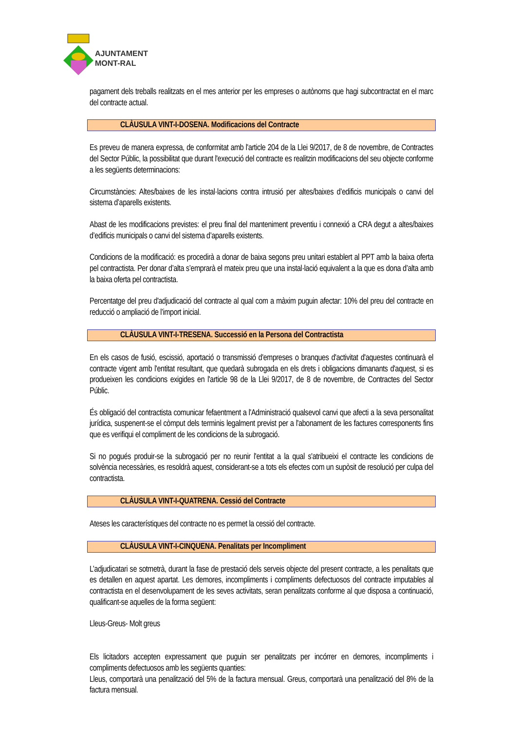AJUNTAMENT
MONT-RAL
pagament dels treballs realitzats en el mes anterior per les empreses o autònoms que hagi subcontractat en el marc del contracte actual.
CLÀUSULA VINT-I-DOSENA. Modificacions del Contracte
Es preveu de manera expressa, de conformitat amb l'article 204 de la Llei 9/2017, de 8 de novembre, de Contractes del Sector Públic, la possibilitat que durant l'execució del contracte es realitzin modificacions del seu objecte conforme a les següents determinacions:
Circumstàncies: Altes/baixes de les instal·lacions contra intrusió per altes/baixes d’edificis municipals o canvi del sistema d’aparells existents.
Abast de les modificacions previstes: el preu final del manteniment preventiu i connexió a CRA degut a altes/baixes d’edificis municipals o canvi del sistema d’aparells existents.
Condicions de la modificació: es procedirà a donar de baixa segons preu unitari establert al PPT amb la baixa oferta pel contractista. Per donar d’alta s’emprarà el mateix preu que una instal·lació equivalent a la que es dona d’alta amb la baixa oferta pel contractista.
Percentatge del preu d'adjudicació del contracte al qual com a màxim puguin afectar: 10% del preu del contracte en reducció o ampliació de l’import inicial.
CLÀUSULA VINT-I-TRESENA. Successió en la Persona del Contractista
En els casos de fusió, escissió, aportació o transmissió d'empreses o branques d'activitat d'aquestes continuarà el contracte vigent amb l'entitat resultant, que quedarà subrogada en els drets i obligacions dimanants d'aquest, si es produeixen les condicions exigides en l'article 98 de la Llei 9/2017, de 8 de novembre, de Contractes del Sector Públic.
És obligació del contractista comunicar fefaentment a l'Administració qualsevol canvi que afecti a la seva personalitat jurídica, suspenent-se el còmput dels terminis legalment previst per a l'abonament de les factures corresponents fins que es verifiqui el compliment de les condicions de la subrogació.
Si no pogués produir-se la subrogació per no reunir l'entitat a la qual s'atribueixi el contracte les condicions de solvència necessàries, es resoldrà aquest, considerant-se a tots els efectes com un supòsit de resolució per culpa del contractista.
CLÀUSULA VINT-I-QUATRENA. Cessió del Contracte
Ateses les característiques del contracte no es permet la cessió del contracte.
CLÀUSULA VINT-I-CINQUENA. Penalitats per Incompliment
L’adjudicatari se sotmetrà, durant la fase de prestació dels serveis objecte del present contracte, a les penalitats que es detallen en aquest apartat. Les demores, incompliments i compliments defectuosos del contracte imputables al contractista en el desenvolupament de les seves activitats, seran penalitzats conforme al que disposa a continuació, qualificant-se aquelles de la forma següent:
Lleus-Greus- Molt greus
Els licitadors accepten expressament que puguin ser penalitzats per incórrer en demores, incompliments i compliments defectuosos amb les següents quanties:
Lleus, comportarà una penalització del 5% de la factura mensual. Greus, comportarà una penalització del 8% de la factura mensual.